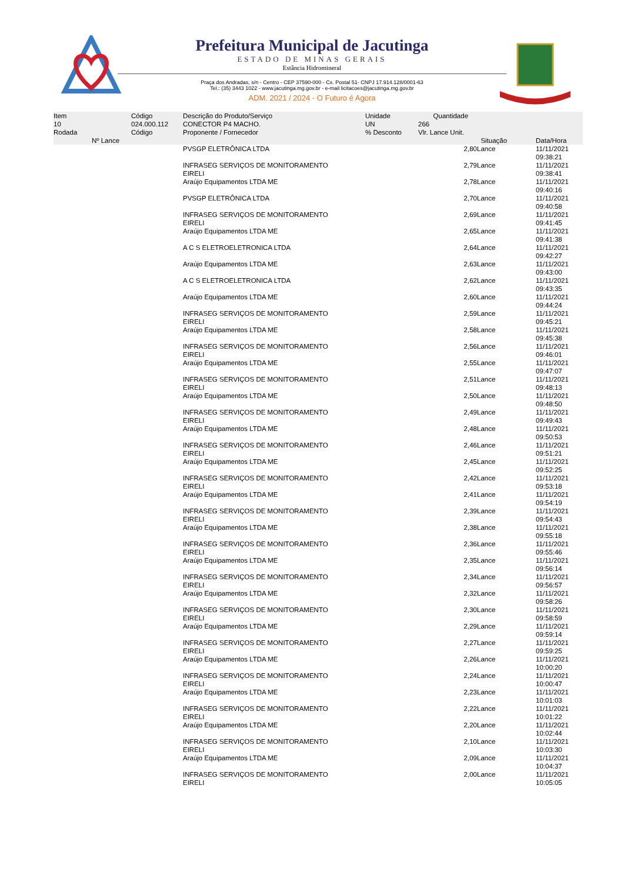Prefeitura Municipal de Jacutinga
ESTADO DE MINAS GERAIS
Estância Hidromineral
Praça dos Andradas, s/n - Centro - CEP 37590-000 - Cx. Postal 51- CNPJ 17.914.128/0001-63
Tel.: (35) 3443 1022 - www.jacutinga.mg.gov.br - e-mail licitacoes@jacutinga.mg.gov.br
ADM. 2021 / 2024 - O Futuro é Agora
| Item | Código | Descrição do Produto/Serviço | Unidade | Quantidade | | |
| --- | --- | --- | --- | --- | --- | --- |
| 10 | 024.000.112 | CONECTOR P4 MACHO. | UN | 266 | | |
| Rodada | Código | Proponente / Fornecedor | % Desconto | Vlr. Lance Unit. | | |
| Nº Lance | | | | | Situação | Data/Hora |
| | | PVSGP ELETRÔNICA LTDA | | 2,80 | Lance | 11/11/2021 09:38:21 |
| | | INFRASEG SERVIÇOS DE MONITORAMENTO EIRELI | | 2,79 | Lance | 11/11/2021 09:38:41 |
| | | Araújo Equipamentos LTDA ME | | 2,78 | Lance | 11/11/2021 09:40:16 |
| | | PVSGP ELETRÔNICA LTDA | | 2,70 | Lance | 11/11/2021 09:40:58 |
| | | INFRASEG SERVIÇOS DE MONITORAMENTO EIRELI | | 2,69 | Lance | 11/11/2021 09:41:45 |
| | | Araújo Equipamentos LTDA ME | | 2,65 | Lance | 11/11/2021 09:41:38 |
| | | A C S ELETROELETRONICA LTDA | | 2,64 | Lance | 11/11/2021 09:42:27 |
| | | Araújo Equipamentos LTDA ME | | 2,63 | Lance | 11/11/2021 09:43:00 |
| | | A C S ELETROELETRONICA LTDA | | 2,62 | Lance | 11/11/2021 09:43:35 |
| | | Araújo Equipamentos LTDA ME | | 2,60 | Lance | 11/11/2021 09:44:24 |
| | | INFRASEG SERVIÇOS DE MONITORAMENTO EIRELI | | 2,59 | Lance | 11/11/2021 09:45:21 |
| | | Araújo Equipamentos LTDA ME | | 2,58 | Lance | 11/11/2021 09:45:38 |
| | | INFRASEG SERVIÇOS DE MONITORAMENTO EIRELI | | 2,56 | Lance | 11/11/2021 09:46:01 |
| | | Araújo Equipamentos LTDA ME | | 2,55 | Lance | 11/11/2021 09:47:07 |
| | | INFRASEG SERVIÇOS DE MONITORAMENTO EIRELI | | 2,51 | Lance | 11/11/2021 09:48:13 |
| | | Araújo Equipamentos LTDA ME | | 2,50 | Lance | 11/11/2021 09:48:50 |
| | | INFRASEG SERVIÇOS DE MONITORAMENTO EIRELI | | 2,49 | Lance | 11/11/2021 09:49:43 |
| | | Araújo Equipamentos LTDA ME | | 2,48 | Lance | 11/11/2021 09:50:53 |
| | | INFRASEG SERVIÇOS DE MONITORAMENTO EIRELI | | 2,46 | Lance | 11/11/2021 09:51:21 |
| | | Araújo Equipamentos LTDA ME | | 2,45 | Lance | 11/11/2021 09:52:25 |
| | | INFRASEG SERVIÇOS DE MONITORAMENTO EIRELI | | 2,42 | Lance | 11/11/2021 09:53:18 |
| | | Araújo Equipamentos LTDA ME | | 2,41 | Lance | 11/11/2021 09:54:19 |
| | | INFRASEG SERVIÇOS DE MONITORAMENTO EIRELI | | 2,39 | Lance | 11/11/2021 09:54:43 |
| | | Araújo Equipamentos LTDA ME | | 2,38 | Lance | 11/11/2021 09:55:18 |
| | | INFRASEG SERVIÇOS DE MONITORAMENTO EIRELI | | 2,36 | Lance | 11/11/2021 09:55:46 |
| | | Araújo Equipamentos LTDA ME | | 2,35 | Lance | 11/11/2021 09:56:14 |
| | | INFRASEG SERVIÇOS DE MONITORAMENTO EIRELI | | 2,34 | Lance | 11/11/2021 09:56:57 |
| | | Araújo Equipamentos LTDA ME | | 2,32 | Lance | 11/11/2021 09:58:26 |
| | | INFRASEG SERVIÇOS DE MONITORAMENTO EIRELI | | 2,30 | Lance | 11/11/2021 09:58:59 |
| | | Araújo Equipamentos LTDA ME | | 2,29 | Lance | 11/11/2021 09:59:14 |
| | | INFRASEG SERVIÇOS DE MONITORAMENTO EIRELI | | 2,27 | Lance | 11/11/2021 09:59:25 |
| | | Araújo Equipamentos LTDA ME | | 2,26 | Lance | 11/11/2021 10:00:20 |
| | | INFRASEG SERVIÇOS DE MONITORAMENTO EIRELI | | 2,24 | Lance | 11/11/2021 10:00:47 |
| | | Araújo Equipamentos LTDA ME | | 2,23 | Lance | 11/11/2021 10:01:03 |
| | | INFRASEG SERVIÇOS DE MONITORAMENTO EIRELI | | 2,22 | Lance | 11/11/2021 10:01:22 |
| | | Araújo Equipamentos LTDA ME | | 2,20 | Lance | 11/11/2021 10:02:44 |
| | | INFRASEG SERVIÇOS DE MONITORAMENTO EIRELI | | 2,10 | Lance | 11/11/2021 10:03:30 |
| | | Araújo Equipamentos LTDA ME | | 2,09 | Lance | 11/11/2021 10:04:37 |
| | | INFRASEG SERVIÇOS DE MONITORAMENTO EIRELI | | 2,00 | Lance | 11/11/2021 10:05:05 |